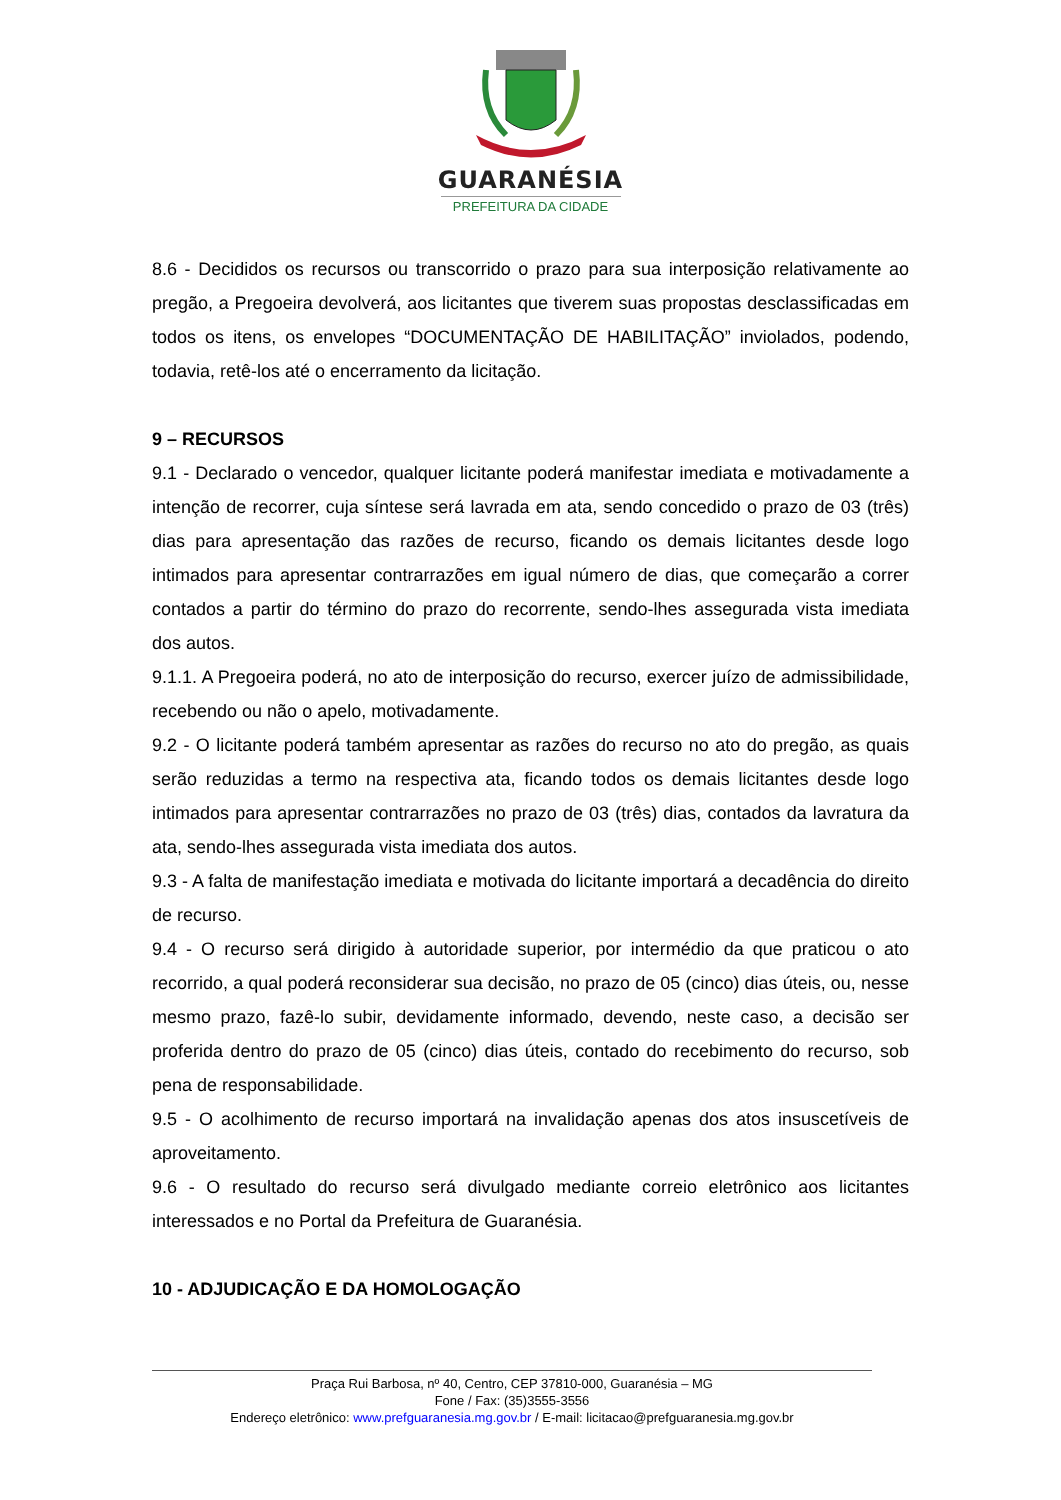GUARANÉSIA
PREFEITURA DA CIDADE
8.6 - Decididos os recursos ou transcorrido o prazo para sua interposição relativamente ao pregão, a Pregoeira devolverá, aos licitantes que tiverem suas propostas desclassificadas em todos os itens, os envelopes “DOCUMENTAÇÃO DE HABILITAÇÃO” inviolados, podendo, todavia, retê-los até o encerramento da licitação.
9 – RECURSOS
9.1 - Declarado o vencedor, qualquer licitante poderá manifestar imediata e motivadamente a intenção de recorrer, cuja síntese será lavrada em ata, sendo concedido o prazo de 03 (três) dias para apresentação das razões de recurso, ficando os demais licitantes desde logo intimados para apresentar contrarrazões em igual número de dias, que começarão a correr contados a partir do término do prazo do recorrente, sendo-lhes assegurada vista imediata dos autos.
9.1.1. A Pregoeira poderá, no ato de interposição do recurso, exercer juízo de admissibilidade, recebendo ou não o apelo, motivadamente.
9.2 - O licitante poderá também apresentar as razões do recurso no ato do pregão, as quais serão reduzidas a termo na respectiva ata, ficando todos os demais licitantes desde logo intimados para apresentar contrarrazões no prazo de 03 (três) dias, contados da lavratura da ata, sendo-lhes assegurada vista imediata dos autos.
9.3 - A falta de manifestação imediata e motivada do licitante importará a decadência do direito de recurso.
9.4 - O recurso será dirigido à autoridade superior, por intermédio da que praticou o ato recorrido, a qual poderá reconsiderar sua decisão, no prazo de 05 (cinco) dias úteis, ou, nesse mesmo prazo, fazê-lo subir, devidamente informado, devendo, neste caso, a decisão ser proferida dentro do prazo de 05 (cinco) dias úteis, contado do recebimento do recurso, sob pena de responsabilidade.
9.5 - O acolhimento de recurso importará na invalidação apenas dos atos insuscetíveis de aproveitamento.
9.6 - O resultado do recurso será divulgado mediante correio eletrônico aos licitantes interessados e no Portal da Prefeitura de Guaranésia.
10 - ADJUDICAÇÃO E DA HOMOLOGAÇÃO
Praça Rui Barbosa, nº 40, Centro, CEP 37810-000, Guaranésia – MG
Fone / Fax: (35)3555-3556
Endereço eletrônico: www.prefguaranesia.mg.gov.br / E-mail: licitacao@prefguaranesia.mg.gov.br